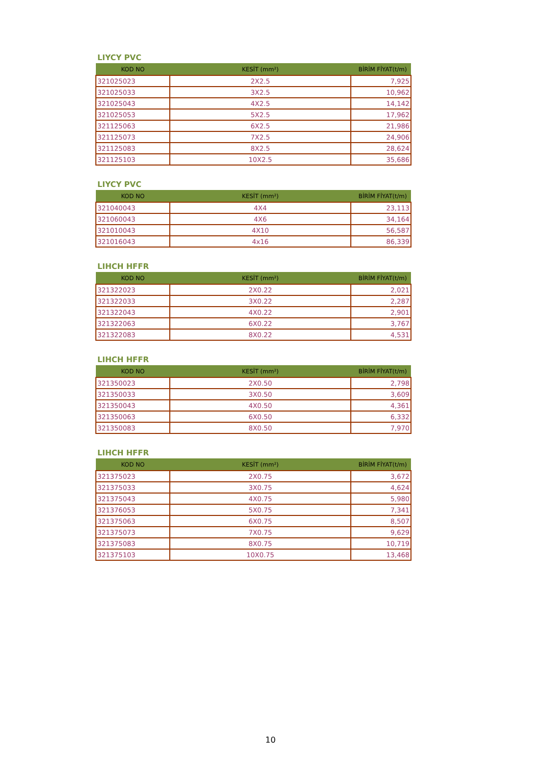LIYCY PVC
| KOD NO | KESİT (mm²) | BİRİM FİYAT(t/m) |
| --- | --- | --- |
| 321025023 | 2X2.5 | 7,925 |
| 321025033 | 3X2.5 | 10,962 |
| 321025043 | 4X2.5 | 14,142 |
| 321025053 | 5X2.5 | 17,962 |
| 321125063 | 6X2.5 | 21,986 |
| 321125073 | 7X2.5 | 24,906 |
| 321125083 | 8X2.5 | 28,624 |
| 321125103 | 10X2.5 | 35,686 |
LIYCY PVC
| KOD NO | KESİT (mm²) | BİRİM FİYAT(t/m) |
| --- | --- | --- |
| 321040043 | 4X4 | 23,113 |
| 321060043 | 4X6 | 34,164 |
| 321010043 | 4X10 | 56,587 |
| 321016043 | 4x16 | 86,339 |
LIHCH HFFR
| KOD NO | KESİT (mm²) | BİRİM FİYAT(t/m) |
| --- | --- | --- |
| 321322023 | 2X0.22 | 2,021 |
| 321322033 | 3X0.22 | 2,287 |
| 321322043 | 4X0.22 | 2,901 |
| 321322063 | 6X0.22 | 3,767 |
| 321322083 | 8X0.22 | 4,531 |
LIHCH HFFR
| KOD NO | KESİT (mm²) | BİRİM FİYAT(t/m) |
| --- | --- | --- |
| 321350023 | 2X0.50 | 2,798 |
| 321350033 | 3X0.50 | 3,609 |
| 321350043 | 4X0.50 | 4,361 |
| 321350063 | 6X0.50 | 6,332 |
| 321350083 | 8X0.50 | 7,970 |
LIHCH HFFR
| KOD NO | KESİT (mm²) | BİRİM FİYAT(t/m) |
| --- | --- | --- |
| 321375023 | 2X0.75 | 3,672 |
| 321375033 | 3X0.75 | 4,624 |
| 321375043 | 4X0.75 | 5,980 |
| 321376053 | 5X0.75 | 7,341 |
| 321375063 | 6X0.75 | 8,507 |
| 321375073 | 7X0.75 | 9,629 |
| 321375083 | 8X0.75 | 10,719 |
| 321375103 | 10X0.75 | 13,468 |
10